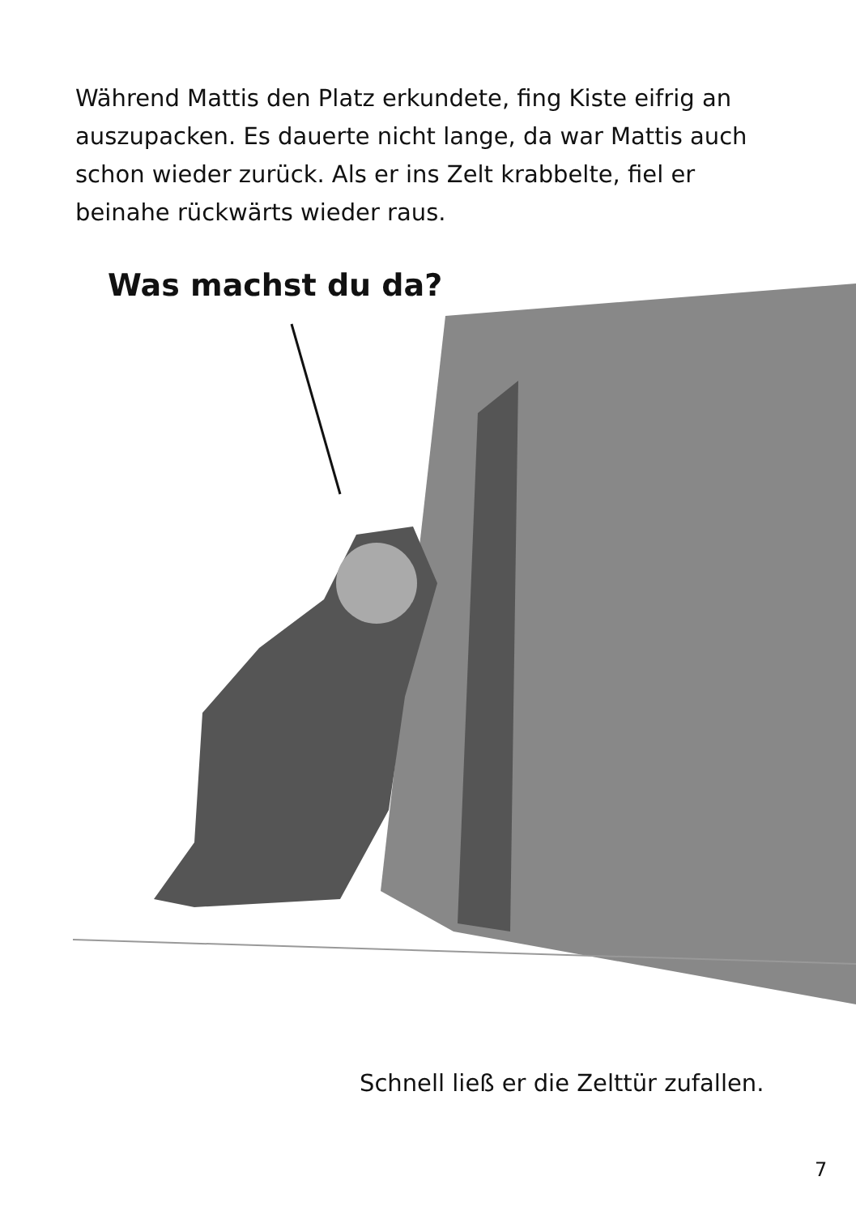Während Mattis den Platz erkundete, fing Kiste eifrig an auszupacken. Es dauerte nicht lange, da war Mattis auch schon wieder zurück. Als er ins Zelt krabbelte, fiel er beinahe rückwärts wieder raus.
Was machst du da?
Schnell ließ er die Zelttür zufallen.
7